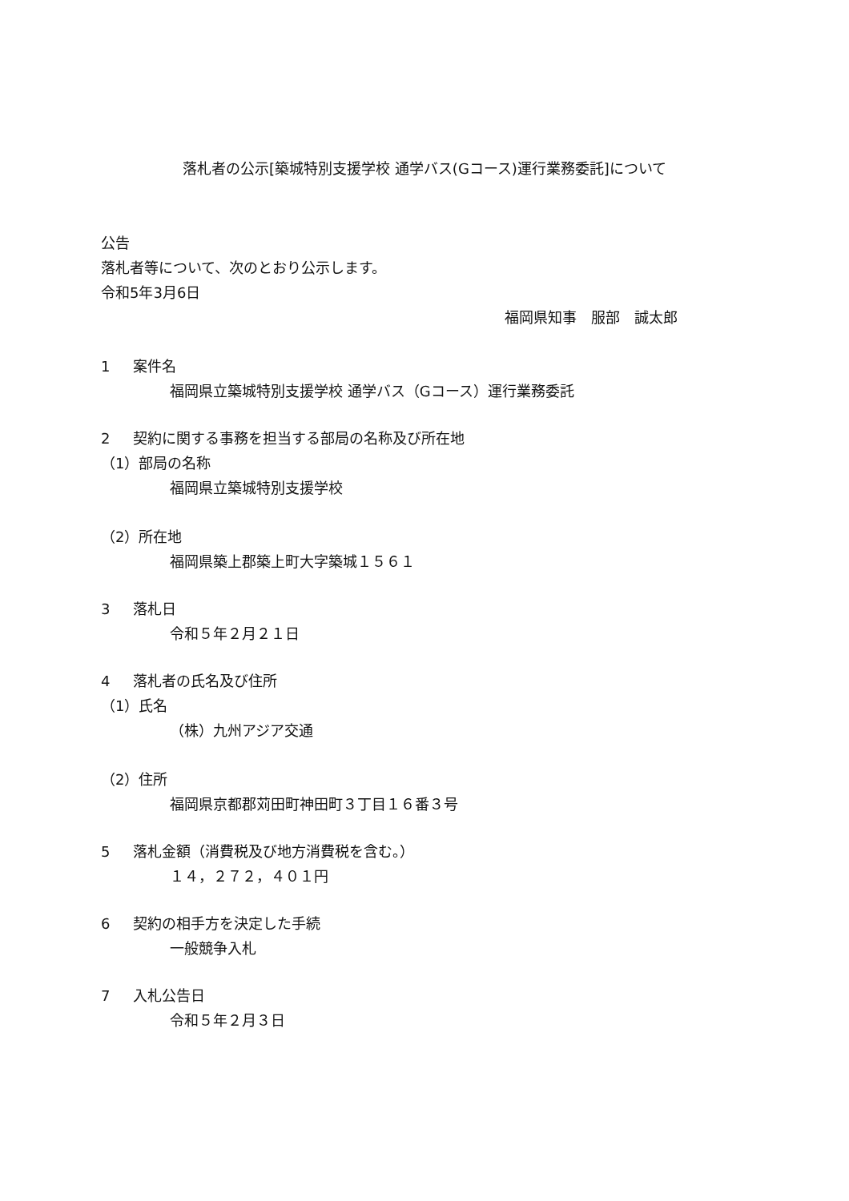落札者の公示[築城特別支援学校 通学バス(Gコース)運行業務委託]について
公告
落札者等について、次のとおり公示します。
令和5年3月6日
福岡県知事　服部　誠太郎
1 案件名
福岡県立築城特別支援学校 通学バス（Gコース）運行業務委託
2 契約に関する事務を担当する部局の名称及び所在地
（1）部局の名称
福岡県立築城特別支援学校
（2）所在地
福岡県築上郡築上町大字築城１５６１
3 落札日
令和５年２月２１日
4 落札者の氏名及び住所
（1）氏名
（株）九州アジア交通
（2）住所
福岡県京都郡苅田町神田町３丁目１６番３号
5 落札金額（消費税及び地方消費税を含む。）
１４，２７２，４０１円
6 契約の相手方を決定した手続
一般競争入札
7 入札公告日
令和５年２月３日